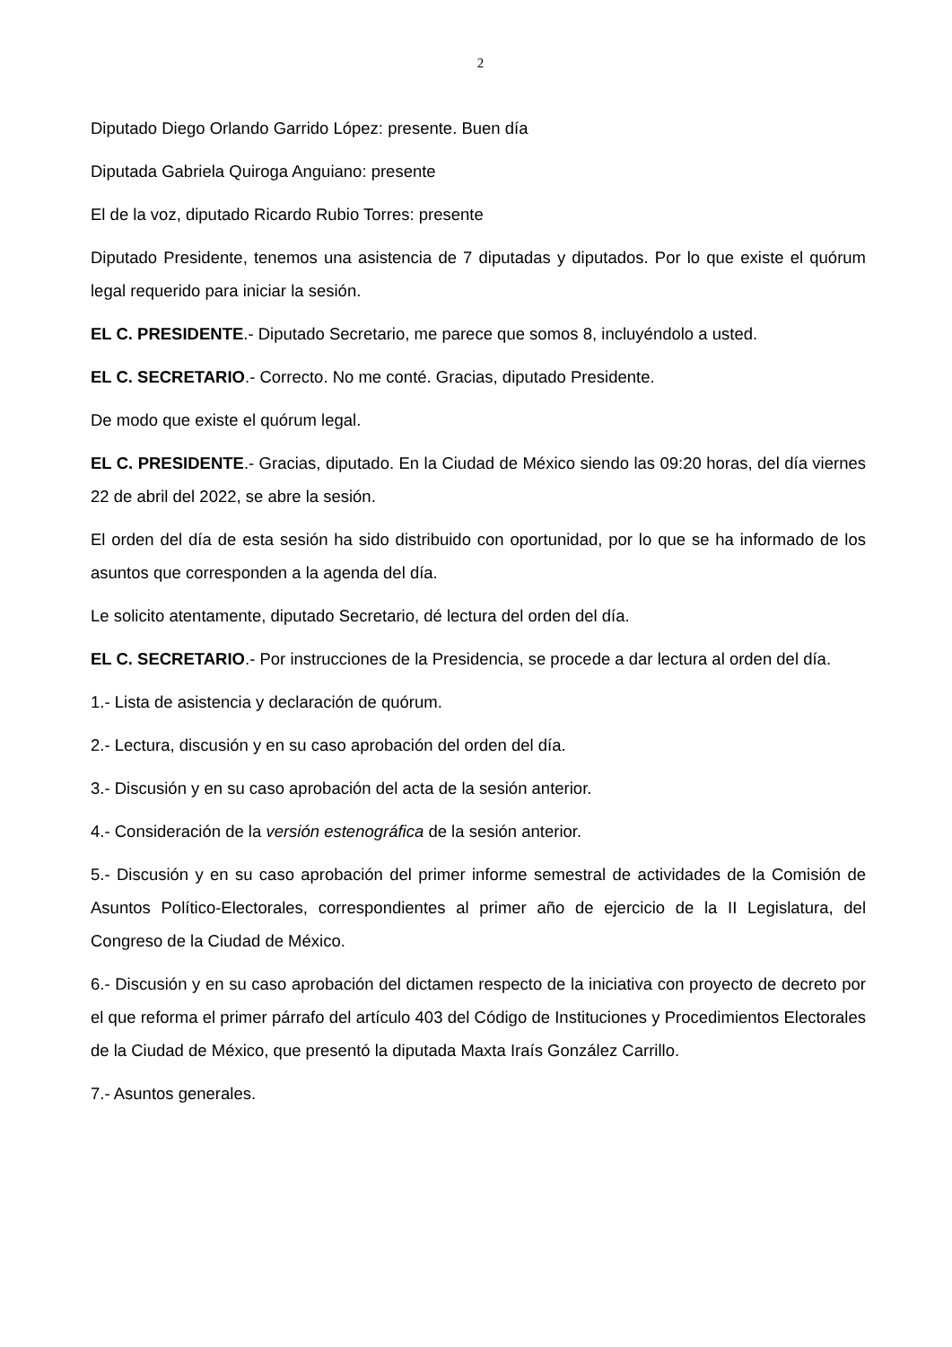2
Diputado Diego Orlando Garrido López: presente. Buen día
Diputada Gabriela Quiroga Anguiano: presente
El de la voz, diputado Ricardo Rubio Torres: presente
Diputado Presidente, tenemos una asistencia de 7 diputadas y diputados. Por lo que existe el quórum legal requerido para iniciar la sesión.
EL C. PRESIDENTE.- Diputado Secretario, me parece que somos 8, incluyéndolo a usted.
EL C. SECRETARIO.- Correcto. No me conté. Gracias, diputado Presidente.
De modo que existe el quórum legal.
EL C. PRESIDENTE.- Gracias, diputado. En la Ciudad de México siendo las 09:20 horas, del día viernes 22 de abril del 2022, se abre la sesión.
El orden del día de esta sesión ha sido distribuido con oportunidad, por lo que se ha informado de los asuntos que corresponden a la agenda del día.
Le solicito atentamente, diputado Secretario, dé lectura del orden del día.
EL C. SECRETARIO.- Por instrucciones de la Presidencia, se procede a dar lectura al orden del día.
1.- Lista de asistencia y declaración de quórum.
2.- Lectura, discusión y en su caso aprobación del orden del día.
3.- Discusión y en su caso aprobación del acta de la sesión anterior.
4.- Consideración de la versión estenográfica de la sesión anterior.
5.- Discusión y en su caso aprobación del primer informe semestral de actividades de la Comisión de Asuntos Político-Electorales, correspondientes al primer año de ejercicio de la II Legislatura, del Congreso de la Ciudad de México.
6.- Discusión y en su caso aprobación del dictamen respecto de la iniciativa con proyecto de decreto por el que reforma el primer párrafo del artículo 403 del Código de Instituciones y Procedimientos Electorales de la Ciudad de México, que presentó la diputada Maxta Iraís González Carrillo.
7.- Asuntos generales.